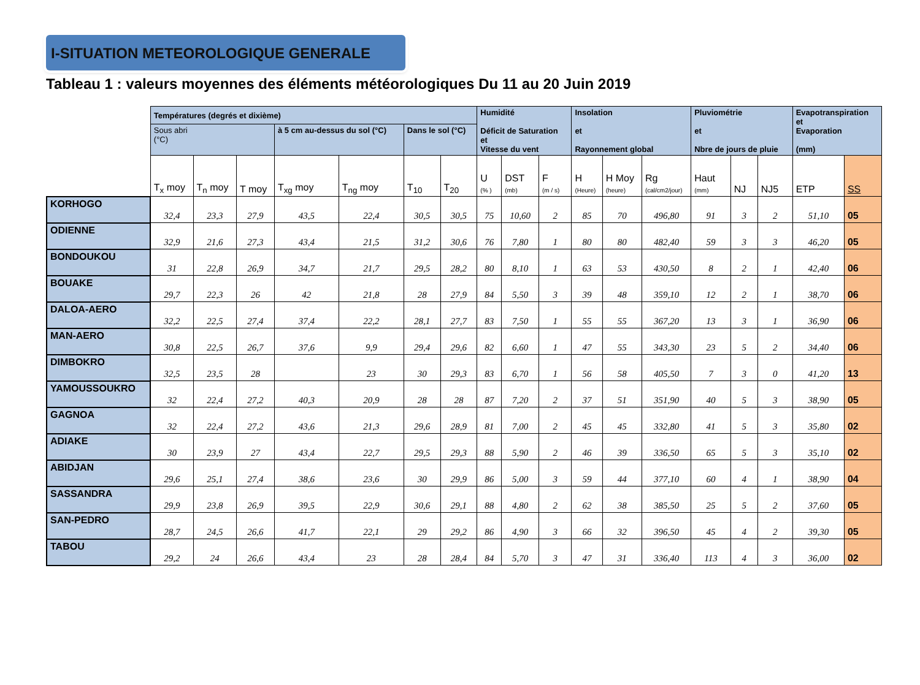I-SITUATION METEOROLOGIQUE GENERALE
Tableau 1 : valeurs moyennes des éléments météorologiques Du 11 au 20 Juin 2019
| | Températures (degrés et dixième) | | | | | | | Humidité Déficit de Saturation et Vitesse du vent | | | Insolation et Rayonnement global | | | Pluviométrie et Nbre de jours de pluie | | | Evapotranspiration et Evaporation (mm) | |
| --- | --- | --- | --- | --- | --- | --- | --- | --- | --- | --- | --- | --- | --- | --- | --- | --- | --- | --- |
| | Sous abri (°C) | | | à 5 cm au-dessus du sol (°C) | | Dans le sol (°C) | | | | | | | | | | | | |
| | T<sub>x</sub> moy | T<sub>n</sub> moy | T moy | T<sub>xg</sub> moy | T<sub>ng</sub> moy | T<sub>10</sub> | T<sub>20</sub> | U (% ) | DST (mb) | F (m / s) | H (Heure) | H Moy (heure) | Rg (cal/cm2/jour) | Haut (mm) | NJ | NJ5 | ETP | SS |
| KORHOGO | 32,4 | 23,3 | 27,9 | 43,5 | 22,4 | 30,5 | 30,5 | 75 | 10,60 | 2 | 85 | 70 | 496,80 | 91 | 3 | 2 | 51,10 | 05 |
| ODIENNE | 32,9 | 21,6 | 27,3 | 43,4 | 21,5 | 31,2 | 30,6 | 76 | 7,80 | 1 | 80 | 80 | 482,40 | 59 | 3 | 3 | 46,20 | 05 |
| BONDOUKOU | 31 | 22,8 | 26,9 | 34,7 | 21,7 | 29,5 | 28,2 | 80 | 8,10 | 1 | 63 | 53 | 430,50 | 8 | 2 | 1 | 42,40 | 06 |
| BOUAKE | 29,7 | 22,3 | 26 | 42 | 21,8 | 28 | 27,9 | 84 | 5,50 | 3 | 39 | 48 | 359,10 | 12 | 2 | 1 | 38,70 | 06 |
| DALOA-AERO | 32,2 | 22,5 | 27,4 | 37,4 | 22,2 | 28,1 | 27,7 | 83 | 7,50 | 1 | 55 | 55 | 367,20 | 13 | 3 | 1 | 36,90 | 06 |
| MAN-AERO | 30,8 | 22,5 | 26,7 | 37,6 | 9,9 | 29,4 | 29,6 | 82 | 6,60 | 1 | 47 | 55 | 343,30 | 23 | 5 | 2 | 34,40 | 06 |
| DIMBOKRO | 32,5 | 23,5 | 28 | | 23 | 30 | 29,3 | 83 | 6,70 | 1 | 56 | 58 | 405,50 | 7 | 3 | 0 | 41,20 | 13 |
| YAMOUSSOUKRO | 32 | 22,4 | 27,2 | 40,3 | 20,9 | 28 | 28 | 87 | 7,20 | 2 | 37 | 51 | 351,90 | 40 | 5 | 3 | 38,90 | 05 |
| GAGNOA | 32 | 22,4 | 27,2 | 43,6 | 21,3 | 29,6 | 28,9 | 81 | 7,00 | 2 | 45 | 45 | 332,80 | 41 | 5 | 3 | 35,80 | 02 |
| ADIAKE | 30 | 23,9 | 27 | 43,4 | 22,7 | 29,5 | 29,3 | 88 | 5,90 | 2 | 46 | 39 | 336,50 | 65 | 5 | 3 | 35,10 | 02 |
| ABIDJAN | 29,6 | 25,1 | 27,4 | 38,6 | 23,6 | 30 | 29,9 | 86 | 5,00 | 3 | 59 | 44 | 377,10 | 60 | 4 | 1 | 38,90 | 04 |
| SASSANDRA | 29,9 | 23,8 | 26,9 | 39,5 | 22,9 | 30,6 | 29,1 | 88 | 4,80 | 2 | 62 | 38 | 385,50 | 25 | 5 | 2 | 37,60 | 05 |
| SAN-PEDRO | 28,7 | 24,5 | 26,6 | 41,7 | 22,1 | 29 | 29,2 | 86 | 4,90 | 3 | 66 | 32 | 396,50 | 45 | 4 | 2 | 39,30 | 05 |
| TABOU | 29,2 | 24 | 26,6 | 43,4 | 23 | 28 | 28,4 | 84 | 5,70 | 3 | 47 | 31 | 336,40 | 113 | 4 | 3 | 36,00 | 02 |